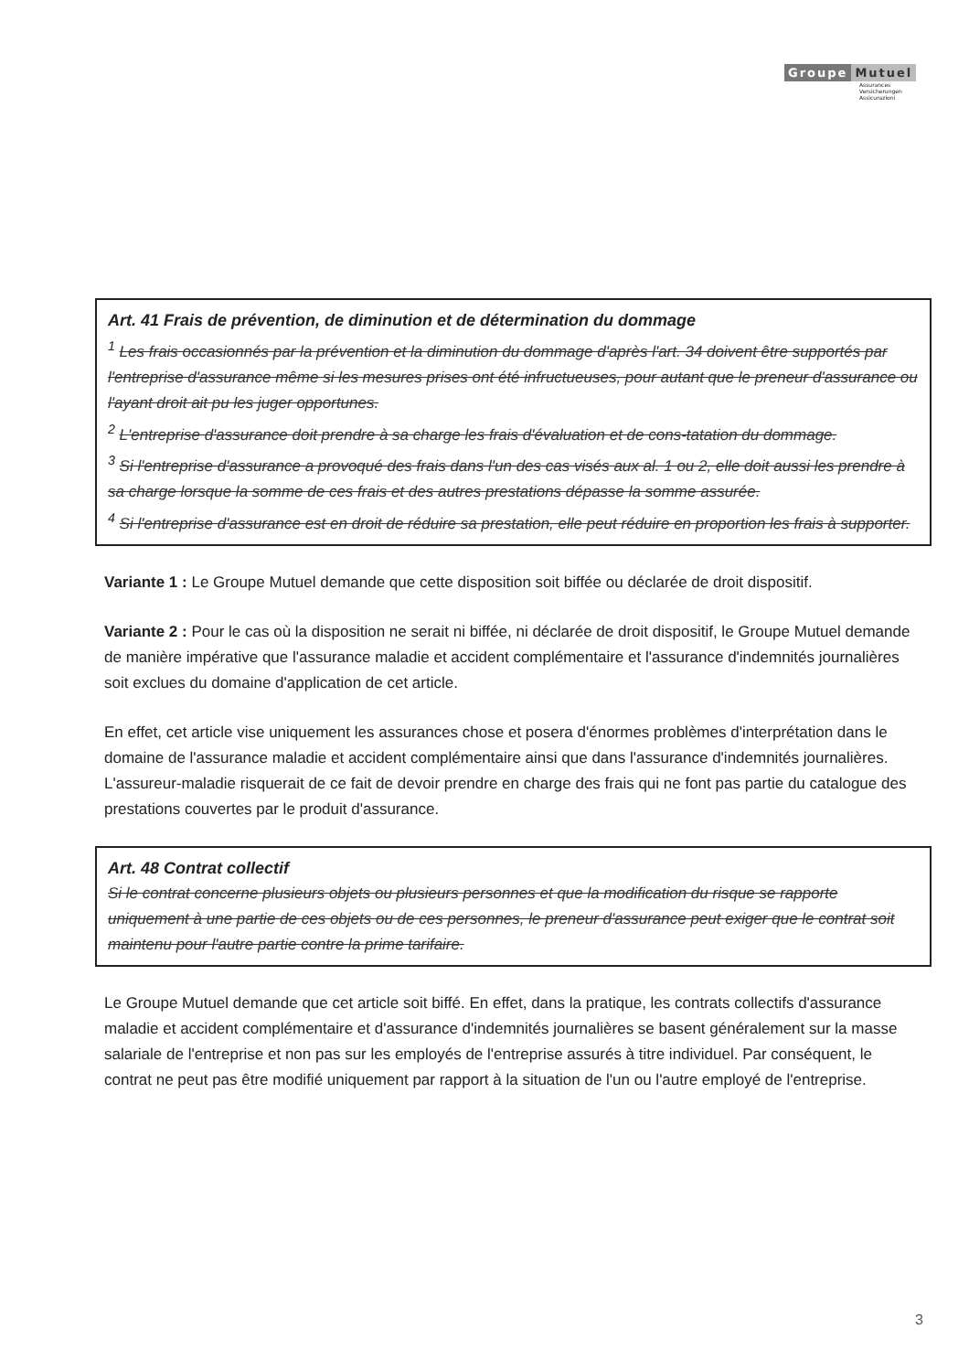Groupe Mutuel
Assurances
Versicherungen
Assicurazioni
Art. 41 Frais de prévention, de diminution et de détermination du dommage
<sup>1</sup> Les frais occasionnés par la prévention et la diminution du dommage d'après l'art. 34 doivent être supportés par l'entreprise d'assurance même si les mesures prises ont été infructueuses, pour autant que le preneur d'assurance ou l'ayant droit ait pu les juger opportunes.
<sup>2</sup> L'entreprise d'assurance doit prendre à sa charge les frais d'évaluation et de cons-tatation du dommage.
<sup>3</sup> Si l'entreprise d'assurance a provoqué des frais dans l'un des cas visés aux al. 1 ou 2, elle doit aussi les prendre à sa charge lorsque la somme de ces frais et des autres prestations dépasse la somme assurée.
<sup>4</sup> Si l'entreprise d'assurance est en droit de réduire sa prestation, elle peut réduire en proportion les frais à supporter.
Variante 1 : Le Groupe Mutuel demande que cette disposition soit biffée ou déclarée de droit dispositif.
Variante 2 : Pour le cas où la disposition ne serait ni biffée, ni déclarée de droit dispositif, le Groupe Mutuel demande de manière impérative que l'assurance maladie et accident complémentaire et l'assurance d'indemnités journalières soit exclues du domaine d'application de cet article.
En effet, cet article vise uniquement les assurances chose et posera d'énormes problèmes d'interprétation dans le domaine de l'assurance maladie et accident complémentaire ainsi que dans l'assurance d'indemnités journalières. L'assureur-maladie risquerait de ce fait de devoir prendre en charge des frais qui ne font pas partie du catalogue des prestations couvertes par le produit d'assurance.
Art. 48 Contrat collectif
Si le contrat concerne plusieurs objets ou plusieurs personnes et que la modification du risque se rapporte uniquement à une partie de ces objets ou de ces personnes, le preneur d'assurance peut exiger que le contrat soit maintenu pour l'autre partie contre la prime tarifaire.
Le Groupe Mutuel demande que cet article soit biffé. En effet, dans la pratique, les contrats collectifs d'assurance maladie et accident complémentaire et d'assurance d'indemnités journalières se basent généralement sur la masse salariale de l'entreprise et non pas sur les employés de l'entreprise assurés à titre individuel. Par conséquent, le contrat ne peut pas être modifié uniquement par rapport à la situation de l'un ou l'autre employé de l'entreprise.
3